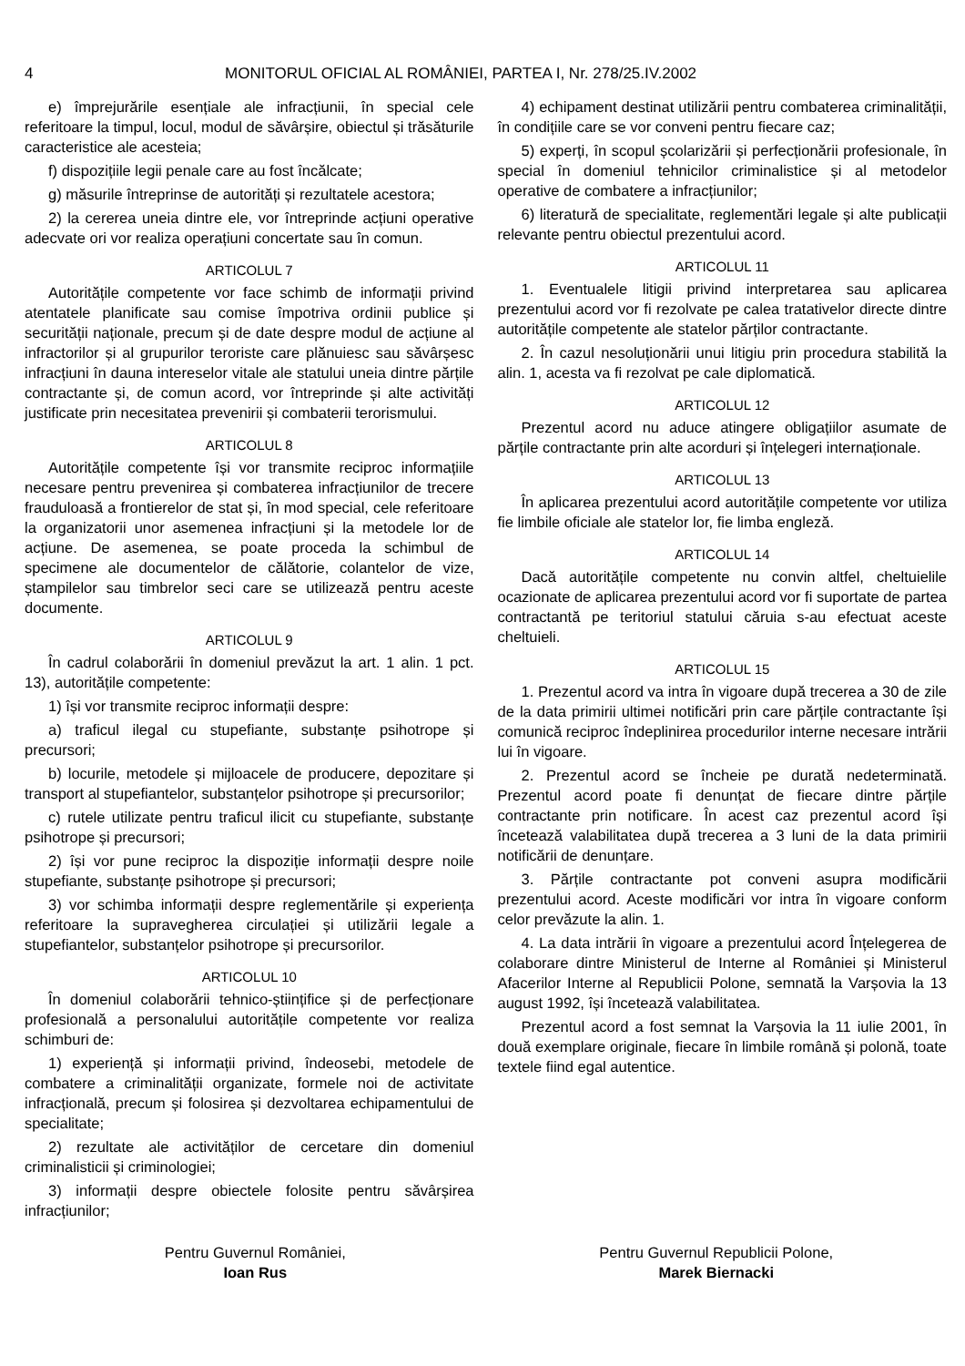4 MONITORUL OFICIAL AL ROMÂNIEI, PARTEA I, Nr. 278/25.IV.2002
e) împrejurările esențiale ale infracțiunii, în special cele referitoare la timpul, locul, modul de săvârșire, obiectul și trăsăturile caracteristice ale acesteia;
f) dispozițiile legii penale care au fost încălcate;
g) măsurile întreprinse de autorități și rezultatele acestora;
2) la cererea uneia dintre ele, vor întreprinde acțiuni operative adecvate ori vor realiza operațiuni concertate sau în comun.
ARTICOLUL 7
Autoritățile competente vor face schimb de informații privind atentatele planificate sau comise împotriva ordinii publice și securității naționale, precum și de date despre modul de acțiune al infractorilor și al grupurilor teroriste care plănuiesc sau săvârșesc infracțiuni în dauna intereselor vitale ale statului uneia dintre părțile contractante și, de comun acord, vor întreprinde și alte activități justificate prin necesitatea prevenirii și combaterii terorismului.
ARTICOLUL 8
Autoritățile competente își vor transmite reciproc informațiile necesare pentru prevenirea și combaterea infracțiunilor de trecere frauduloasă a frontierelor de stat și, în mod special, cele referitoare la organizatorii unor asemenea infracțiuni și la metodele lor de acțiune. De asemenea, se poate proceda la schimbul de specimene ale documentelor de călătorie, colantelor de vize, ștampilelor sau timbrelor seci care se utilizează pentru aceste documente.
ARTICOLUL 9
În cadrul colaborării în domeniul prevăzut la art. 1 alin. 1 pct. 13), autoritățile competente:
1) își vor transmite reciproc informații despre:
a) traficul ilegal cu stupefiante, substanțe psihotrope și precursori;
b) locurile, metodele și mijloacele de producere, depozitare și transport al stupefiantelor, substanțelor psihotrope și precursorilor;
c) rutele utilizate pentru traficul ilicit cu stupefiante, substanțe psihotrope și precursori;
2) își vor pune reciproc la dispoziție informații despre noile stupefiante, substanțe psihotrope și precursori;
3) vor schimba informații despre reglementările și experiența referitoare la supravegherea circulației și utilizării legale a stupefiantelor, substanțelor psihotrope și precursorilor.
ARTICOLUL 10
În domeniul colaborării tehnico-științifice și de perfecționare profesională a personalului autoritățile competente vor realiza schimburi de:
1) experiență și informații privind, îndeosebi, metodele de combatere a criminalității organizate, formele noi de activitate infracțională, precum și folosirea și dezvoltarea echipamentului de specialitate;
2) rezultate ale activităților de cercetare din domeniul criminalisticii și criminologiei;
3) informații despre obiectele folosite pentru săvârșirea infracțiunilor;
4) echipament destinat utilizării pentru combaterea criminalității, în condițiile care se vor conveni pentru fiecare caz;
5) experți, în scopul școlarizării și perfecționării profesionale, în special în domeniul tehnicilor criminalistice și al metodelor operative de combatere a infracțiunilor;
6) literatură de specialitate, reglementări legale și alte publicații relevante pentru obiectul prezentului acord.
ARTICOLUL 11
1. Eventualele litigii privind interpretarea sau aplicarea prezentului acord vor fi rezolvate pe calea tratativelor directe dintre autoritățile competente ale statelor părților contractante.
2. În cazul nesoluționării unui litigiu prin procedura stabilită la alin. 1, acesta va fi rezolvat pe cale diplomatică.
ARTICOLUL 12
Prezentul acord nu aduce atingere obligațiilor asumate de părțile contractante prin alte acorduri și înțelegeri internaționale.
ARTICOLUL 13
În aplicarea prezentului acord autoritățile competente vor utiliza fie limbile oficiale ale statelor lor, fie limba engleză.
ARTICOLUL 14
Dacă autoritățile competente nu convin altfel, cheltuielile ocazionate de aplicarea prezentului acord vor fi suportate de partea contractantă pe teritoriul statului căruia s-au efectuat aceste cheltuieli.
ARTICOLUL 15
1. Prezentul acord va intra în vigoare după trecerea a 30 de zile de la data primirii ultimei notificări prin care părțile contractante își comunică reciproc îndeplinirea procedurilor interne necesare intrării lui în vigoare.
2. Prezentul acord se încheie pe durată nedeterminată. Prezentul acord poate fi denunțat de fiecare dintre părțile contractante prin notificare. În acest caz prezentul acord își încetează valabilitatea după trecerea a 3 luni de la data primirii notificării de denunțare.
3. Părțile contractante pot conveni asupra modificării prezentului acord. Aceste modificări vor intra în vigoare conform celor prevăzute la alin. 1.
4. La data intrării în vigoare a prezentului acord Înțelegerea de colaborare dintre Ministerul de Interne al României și Ministerul Afacerilor Interne al Republicii Polone, semnată la Varșovia la 13 august 1992, își încetează valabilitatea.
Prezentul acord a fost semnat la Varșovia la 11 iulie 2001, în două exemplare originale, fiecare în limbile română și polonă, toate textele fiind egal autentice.
Pentru Guvernul României,
Ioan Rus
Pentru Guvernul Republicii Polone,
Marek Biernacki